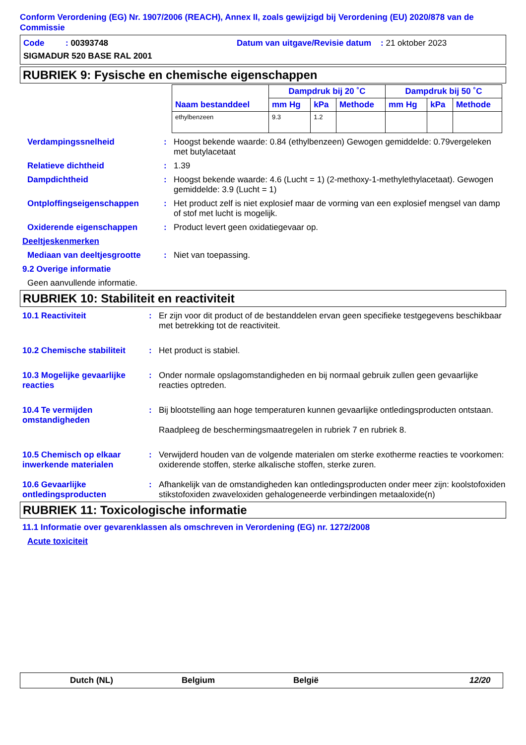Conform Verordening (EG) Nr. 1907/2006 (REACH), Annex II, zoals gewijzigd bij Verordening (EU) 2020/878 van de Commissie
Code : 00393748 Datum van uitgave/Revisie datum : 21 oktober 2023
SIGMADUR 520 BASE RAL 2001
RUBRIEK 9: Fysische en chemische eigenschappen
| Naam bestanddeel | Dampdruk bij 20 ˚C | | | Dampdruk bij 50 ˚C | | |
| --- | --- | --- | --- | --- | --- | --- |
| | mm Hg | kPa | Methode | mm Hg | kPa | Methode |
| ethylbenzeen | 9.3 | 1.2 | | | | |
Verdampingssnelheid : Hoogst bekende waarde: 0.84 (ethylbenzeen) Gewogen gemiddelde: 0.79vergeleken met butylacetaat
Relatieve dichtheid : 1.39
Dampdichtheid : Hoogst bekende waarde: 4.6 (Lucht = 1) (2-methoxy-1-methylethylacetaat). Gewogen gemiddelde: 3.9 (Lucht = 1)
Ontploffingseigenschappen : Het product zelf is niet explosief maar de vorming van een explosief mengsel van damp of stof met lucht is mogelijk.
Oxiderende eigenschappen : Product levert geen oxidatiegevaar op.
Deeltjeskenmerken
Mediaan van deeltjesgrootte
: Niet van toepassing.
9.2 Overige informatie
Geen aanvullende informatie.
RUBRIEK 10: Stabiliteit en reactiviteit
10.1 Reactiviteit : Er zijn voor dit product of de bestanddelen ervan geen specifieke testgegevens beschikbaar met betrekking tot de reactiviteit.
10.2 Chemische stabiliteit
: Het product is stabiel.
10.3 Mogelijke gevaarlijke reacties
: Onder normale opslagomstandigheden en bij normaal gebruik zullen geen gevaarlijke reacties optreden.
10.4 Te vermijden omstandigheden
: Bij blootstelling aan hoge temperaturen kunnen gevaarlijke ontledingsproducten ontstaan.
Raadpleeg de beschermingsmaatregelen in rubriek 7 en rubriek 8.
10.5 Chemisch op elkaar inwerkende materialen
: Verwijderd houden van de volgende materialen om sterke exotherme reacties te voorkomen: oxiderende stoffen, sterke alkalische stoffen, sterke zuren.
10.6 Gevaarlijke ontledingsproducten
: Afhankelijk van de omstandigheden kan ontledingsproducten onder meer zijn: koolstofoxiden stikstofoxiden zwaveloxiden gehalogeneerde verbindingen metaaloxide(n)
RUBRIEK 11: Toxicologische informatie
11.1 Informatie over gevarenklassen als omschreven in Verordening (EG) nr. 1272/2008
Acute toxiciteit
Dutch (NL) Belgium België 12/20